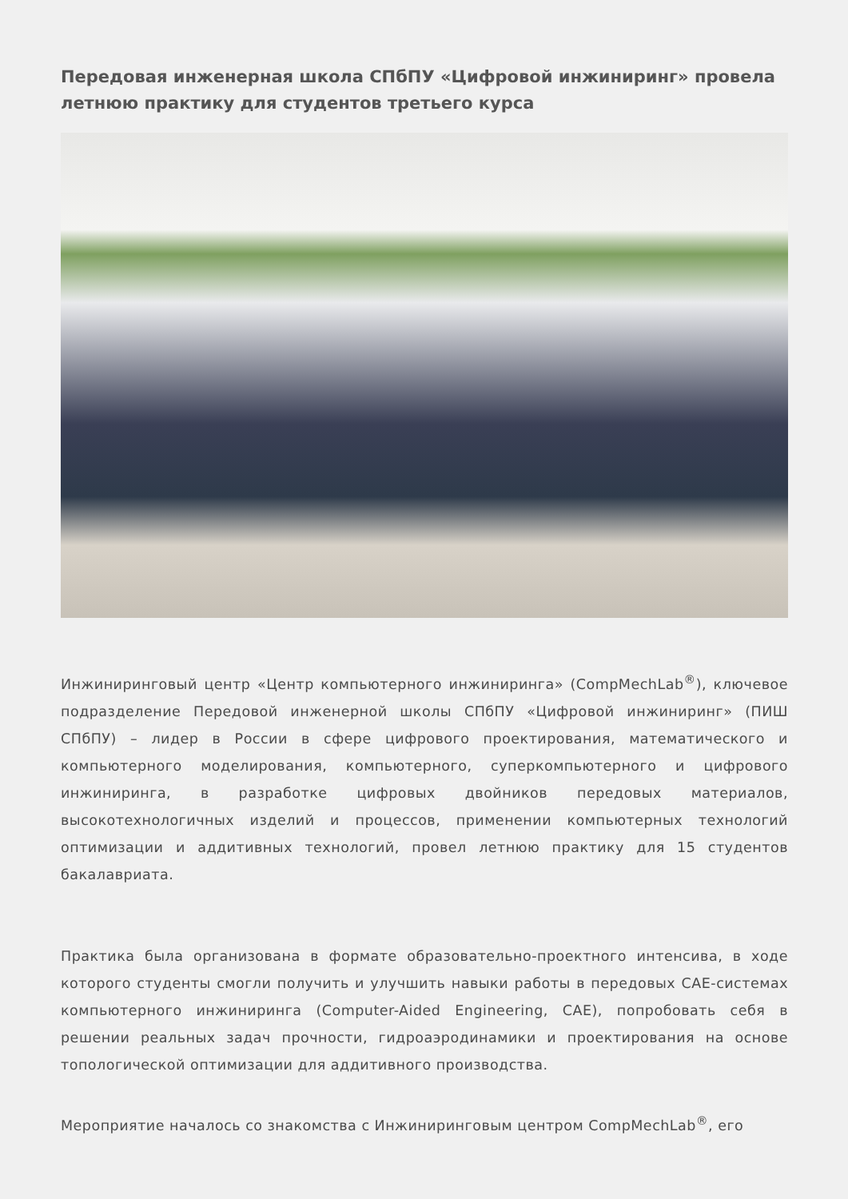Передовая инженерная школа СПбПУ «Цифровой инжиниринг» провела летнюю практику для студентов третьего курса
Инжиниринговый центр «Центр компьютерного инжиниринга» (CompMechLab<sup>®</sup>), ключевое подразделение Передовой инженерной школы СПбПУ «Цифровой инжиниринг» (ПИШ СПбПУ) – лидер в России в сфере цифрового проектирования, математического и компьютерного моделирования, компьютерного, суперкомпьютерного и цифрового инжиниринга, в разработке цифровых двойников передовых материалов, высокотехнологичных изделий и процессов, применении компьютерных технологий оптимизации и аддитивных технологий, провел летнюю практику для 15 студентов бакалавриата.
Практика была организована в формате образовательно-проектного интенсива, в ходе которого студенты смогли получить и улучшить навыки работы в передовых CAE-системах компьютерного инжиниринга (Computer-Aided Engineering, CAE), попробовать себя в решении реальных задач прочности, гидроаэродинамики и проектирования на основе топологической оптимизации для аддитивного производства.
Мероприятие началось со знакомства с Инжиниринговым центром CompMechLab<sup>®</sup>, его